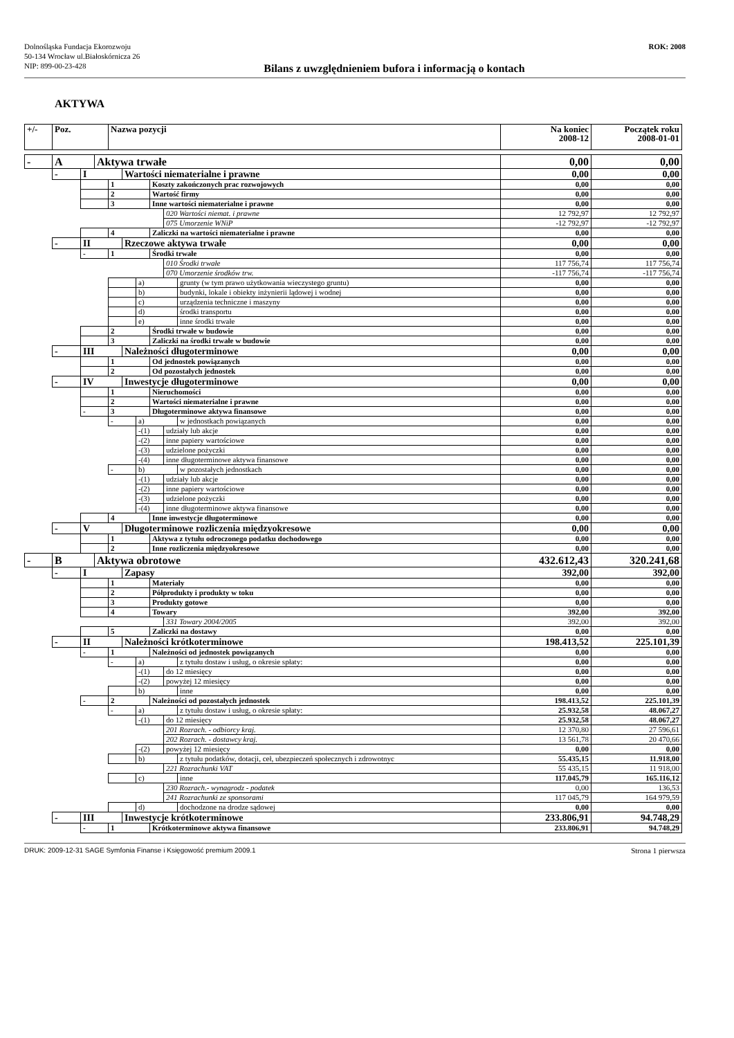Dolnośląska Fundacja Ekorozwoju
50-134 Wrocław ul.Białoskórnicza 26
NIP: 899-00-23-428
Bilans z uwzględnieniem bufora i informacją o kontach
ROK: 2008
AKTYWA
| +/- | Poz. | | | Nazwa pozycji | | | | | | Na koniec 2008-12 | Początek roku 2008-01-01 |
| --- | --- | --- | --- | --- | --- | --- | --- | --- | --- | --- | --- |
| - | A | | Aktywa trwałe | | | | | | | 0,00 | 0,00 |
| | - | I | | | Wartości niematerialne i prawne | | | | | 0,00 | 0,00 |
| | | | | 1 | | | Koszty zakończonych prac rozwojowych | | | 0,00 | 0,00 |
| | | | | 2 | | | Wartość firmy | | | 0,00 | 0,00 |
| | | | | 3 | | | Inne wartości niematerialne i prawne | | | 0,00 | 0,00 |
| | | | | | | | | 020 Wartości niemat. i prawne | | 12 792,97 | 12 792,97 |
| | | | | | | | | 075 Umorzenie WNiP | | -12 792,97 | -12 792,97 |
| | | | | 4 | | | Zaliczki na wartości niematerialne i prawne | | | 0,00 | 0,00 |
| | - | II | | | Rzeczowe aktywa trwałe | | | | | 0,00 | 0,00 |
| | | - | | 1 | | | Środki trwałe | | | 0,00 | 0,00 |
| | | | | | | | | 010 Środki trwałe | | 117 756,74 | 117 756,74 |
| | | | | | | | | 070 Umorzenie środków trw. | | -117 756,74 | -117 756,74 |
| | | | | | | a) | | | grunty (w tym prawo użytkowania wieczystego gruntu) | 0,00 | 0,00 |
| | | | | | | b) | | | budynki, lokale i obiekty inżynierii lądowej i wodnej | 0,00 | 0,00 |
| | | | | | | c) | | | urządzenia techniczne i maszyny | 0,00 | 0,00 |
| | | | | | | d) | | | środki transportu | 0,00 | 0,00 |
| | | | | | | e) | | | inne środki trwałe | 0,00 | 0,00 |
| | | | | 2 | | | Środki trwałe w budowie | | | 0,00 | 0,00 |
| | | | | 3 | | | Zaliczki na środki trwałe w budowie | | | 0,00 | 0,00 |
| | - | III | | | Należności długoterminowe | | | | | 0,00 | 0,00 |
| | | | | 1 | | | Od jednostek powiązanych | | | 0,00 | 0,00 |
| | | | | 2 | | | Od pozostałych jednostek | | | 0,00 | 0,00 |
| | - | IV | | | Inwestycje długoterminowe | | | | | 0,00 | 0,00 |
| | | | | 1 | | | Nieruchomości | | | 0,00 | 0,00 |
| | | | | 2 | | | Wartości niematerialne i prawne | | | 0,00 | 0,00 |
| | | - | | 3 | | | Długoterminowe aktywa finansowe | | | 0,00 | 0,00 |
| | | | | - | | a) | | | w jednostkach powiązanych | 0,00 | 0,00 |
| | | | | | | -(1) | | udziały lub akcje | | 0,00 | 0,00 |
| | | | | | | -(2) | | inne papiery wartościowe | | 0,00 | 0,00 |
| | | | | | | -(3) | | udzielone pożyczki | | 0,00 | 0,00 |
| | | | | | | -(4) | | inne długoterminowe aktywa finansowe | | 0,00 | 0,00 |
| | | | | - | | b) | | | w pozostałych jednostkach | 0,00 | 0,00 |
| | | | | | | -(1) | | udziały lub akcje | | 0,00 | 0,00 |
| | | | | | | -(2) | | inne papiery wartościowe | | 0,00 | 0,00 |
| | | | | | | -(3) | | udzielone pożyczki | | 0,00 | 0,00 |
| | | | | | | -(4) | | inne długoterminowe aktywa finansowe | | 0,00 | 0,00 |
| | | | | 4 | | | Inne inwestycje długoterminowe | | | 0,00 | 0,00 |
| | - | V | | | Długoterminowe rozliczenia międzyokresowe | | | | | 0,00 | 0,00 |
| | | | | 1 | | | Aktywa z tytułu odroczonego podatku dochodowego | | | 0,00 | 0,00 |
| | | | | 2 | | | Inne rozliczenia międzyokresowe | | | 0,00 | 0,00 |
| - | B | | Aktywa obrotowe | | | | | | | 432.612,43 | 320.241,68 |
| | - | I | | | Zapasy | | | | | 392,00 | 392,00 |
| | | | | 1 | | | Materiały | | | 0,00 | 0,00 |
| | | | | 2 | | | Półprodukty i produkty w toku | | | 0,00 | 0,00 |
| | | | | 3 | | | Produkty gotowe | | | 0,00 | 0,00 |
| | | | | 4 | | | Towary | | | 392,00 | 392,00 |
| | | | | | | | | 331 Towary 2004/2005 | | 392,00 | 392,00 |
| | | | | 5 | | | Zaliczki na dostawy | | | 0,00 | 0,00 |
| | - | II | | | Należności krótkoterminowe | | | | | 198.413,52 | 225.101,39 |
| | | - | | 1 | | | Należności od jednostek powiązanych | | | 0,00 | 0,00 |
| | | | | - | | a) | | | z tytułu dostaw i usług, o okresie spłaty: | 0,00 | 0,00 |
| | | | | | | -(1) | | do 12 miesięcy | | 0,00 | 0,00 |
| | | | | | | -(2) | | powyżej 12 miesięcy | | 0,00 | 0,00 |
| | | | | | | b) | | | inne | 0,00 | 0,00 |
| | | - | | 2 | | | Należności od pozostałych jednostek | | | 198.413,52 | 225.101,39 |
| | | | | - | | a) | | | z tytułu dostaw i usług, o okresie spłaty: | 25.932,58 | 48.067,27 |
| | | | | | | -(1) | | do 12 miesięcy | | 25.932,58 | 48.067,27 |
| | | | | | | | | 201 Rozrach. - odbiorcy kraj. | | 12 370,80 | 27 596,61 |
| | | | | | | | | 202 Rozrach. - dostawcy kraj. | | 13 561,78 | 20 470,66 |
| | | | | | | -(2) | | powyżej 12 miesięcy | | 0,00 | 0,00 |
| | | | | | | b) | | | z tytułu podatków, dotacji, ceł, ubezpieczeń społecznych i zdrowotnyc | 55.435,15 | 11.918,00 |
| | | | | | | | | 221 Rozrachunki VAT | | 55 435,15 | 11 918,00 |
| | | | | | | c) | | | inne | 117.045,79 | 165.116,12 |
| | | | | | | | | 230 Rozrach.- wynagrodz - podatek | | 0,00 | 136,53 |
| | | | | | | | | 241 Rozrachunki ze sponsorami | | 117 045,79 | 164 979,59 |
| | | | | | | d) | | | dochodzone na drodze sądowej | 0,00 | 0,00 |
| | - | III | | | Inwestycje krótkoterminowe | | | | | 233.806,91 | 94.748,29 |
| | | - | | 1 | | | Krótkoterminowe aktywa finansowe | | | 233.806,91 | 94.748,29 |
DRUK: 2009-12-31 SAGE Symfonia Finanse i Księgowość premium 2009.1 Strona 1 pierwsza